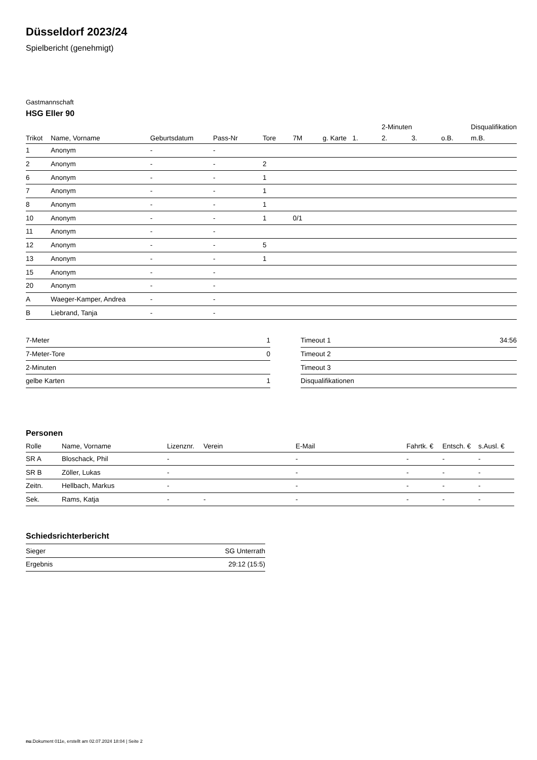Düsseldorf 2023/24
Spielbericht (genehmigt)
Gastmannschaft
HSG Eller 90
| | | | | | | | | 2-Minuten | | | Disqualifikation |
| --- | --- | --- | --- | --- | --- | --- | --- | --- | --- | --- | --- |
| Trikot | Name, Vorname | Geburtsdatum | Pass-Nr | Tore | 7M | g. Karte | 1. | 2. | 3. | o.B. | m.B. |
| 1 | Anonym | - | - | | | | | | | | |
| 2 | Anonym | - | - | 2 | | | | | | | |
| 6 | Anonym | - | - | 1 | | | | | | | |
| 7 | Anonym | - | - | 1 | | | | | | | |
| 8 | Anonym | - | - | 1 | | | | | | | |
| 10 | Anonym | - | - | 1 | 0/1 | | | | | | |
| 11 | Anonym | - | - | | | | | | | | |
| 12 | Anonym | - | - | 5 | | | | | | | |
| 13 | Anonym | - | - | 1 | | | | | | | |
| 15 | Anonym | - | - | | | | | | | | |
| 20 | Anonym | - | - | | | | | | | | |
| A | Waeger-Kamper, Andrea | - | - | | | | | | | | |
| B | Liebrand, Tanja | - | - | | | | | | | | |
| 7-Meter | 1 |
| 7-Meter-Tore | 0 |
| 2-Minuten | |
| gelbe Karten | 1 |
| Timeout 1 | 34:56 |
| Timeout 2 | |
| Timeout 3 | |
| Disqualifikationen | |
Personen
| Rolle | Name, Vorname | Lizenznr. | Verein | E-Mail | Fahrtk. € | Entsch. € | s.Ausl. € |
| --- | --- | --- | --- | --- | --- | --- | --- |
| SR A | Bloschack, Phil | - | | - | - | - | - |
| SR B | Zöller, Lukas | - | | - | - | - | - |
| Zeitn. | Hellbach, Markus | - | | - | - | - | - |
| Sek. | Rams, Katja | - | - | - | - | - | - |
Schiedsrichterbericht
| Sieger | SG Unterrath |
| Ergebnis | 29:12 (15:5) |
nu.Dokument 011e, erstellt am 02.07.2024 18:04 | Seite 2